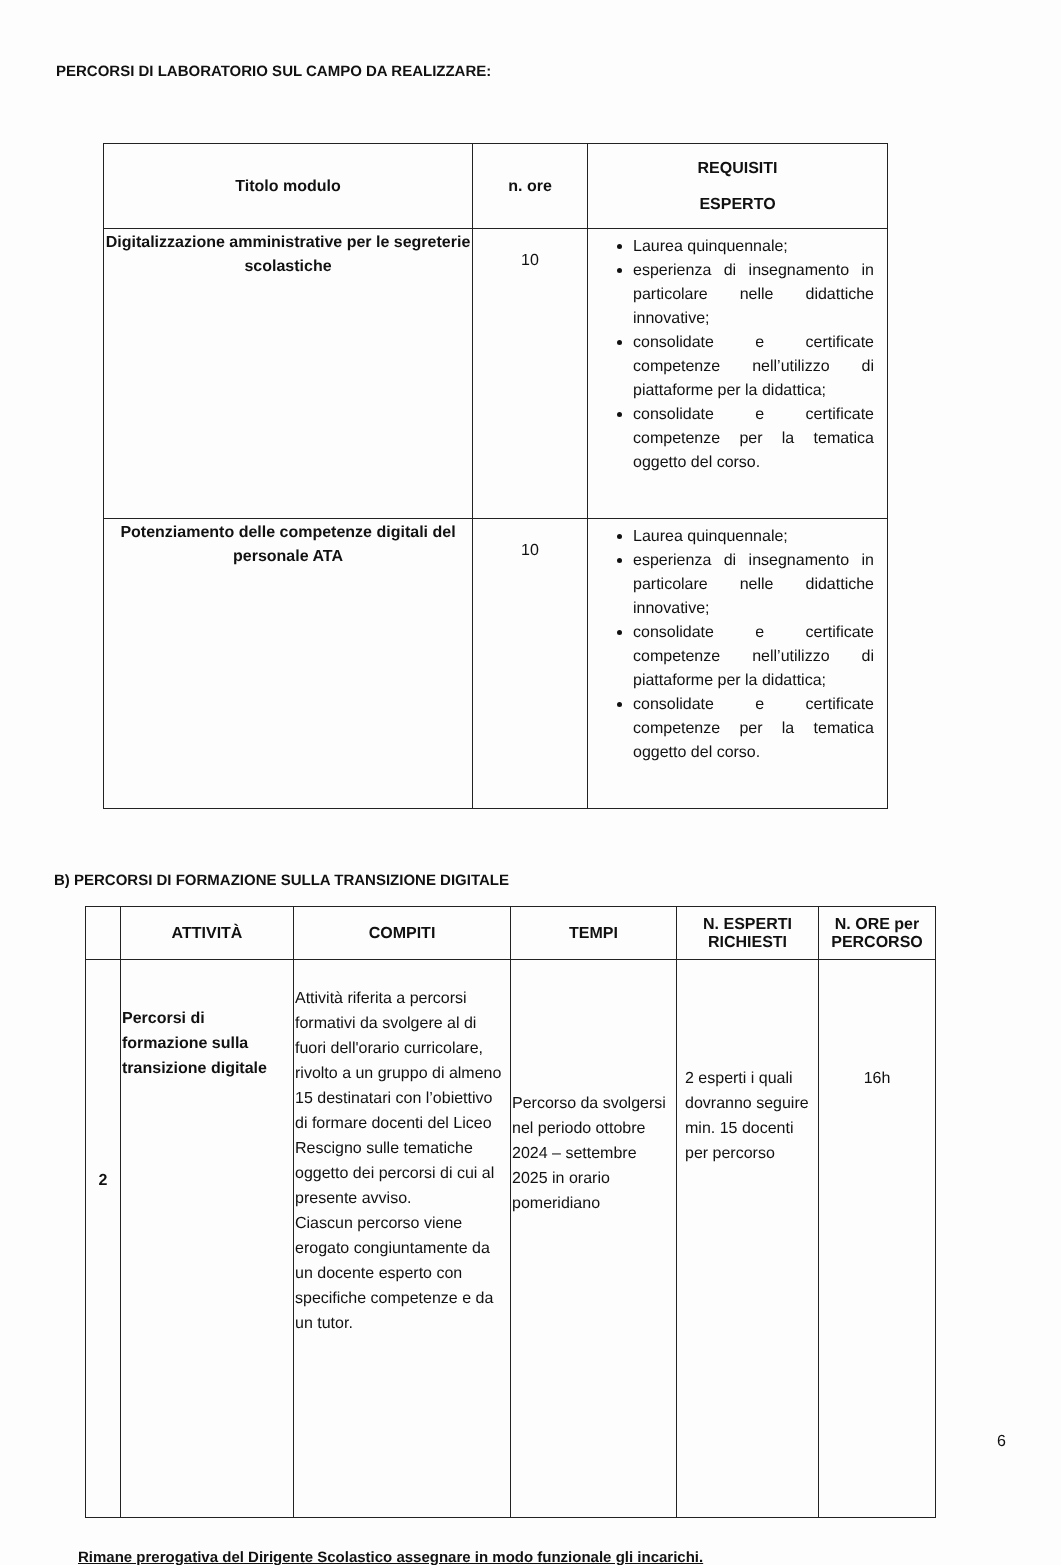PERCORSI DI LABORATORIO SUL CAMPO DA REALIZZARE:
| Titolo modulo | n. ore | REQUISITI ESPERTO |
| --- | --- | --- |
| Digitalizzazione amministrative per le segreterie scolastiche | 10 | Laurea quinquennale; esperienza di insegnamento in particolare nelle didattiche innovative; consolidate e certificate competenze nell’utilizzo di piattaforme per la didattica; consolidate e certificate competenze per la tematica oggetto del corso. |
| Potenziamento delle competenze digitali del personale ATA | 10 | Laurea quinquennale; esperienza di insegnamento in particolare nelle didattiche innovative; consolidate e certificate competenze nell’utilizzo di piattaforme per la didattica; consolidate e certificate competenze per la tematica oggetto del corso. |
B) PERCORSI DI FORMAZIONE SULLA TRANSIZIONE DIGITALE
| | ATTIVITÀ | COMPITI | TEMPI | N. ESPERTI RICHIESTI | N. ORE per PERCORSO |
| --- | --- | --- | --- | --- | --- |
| 2 | Percorsi di formazione sulla transizione digitale | Attività riferita a percorsi formativi da svolgere al di fuori dell'orario curricolare, rivolto a un gruppo di almeno 15 destinatari con l’obiettivo di formare docenti del Liceo Rescigno sulle tematiche oggetto dei percorsi di cui al presente avviso. Ciascun percorso viene erogato congiuntamente da un docente esperto con specifiche competenze e da un tutor. | Percorso da svolgersi nel periodo ottobre 2024 – settembre 2025 in orario pomeridiano | 2 esperti i quali dovranno seguire min. 15 docenti per percorso | 16h |
Rimane prerogativa del Dirigente Scolastico assegnare in modo funzionale gli incarichi.
6